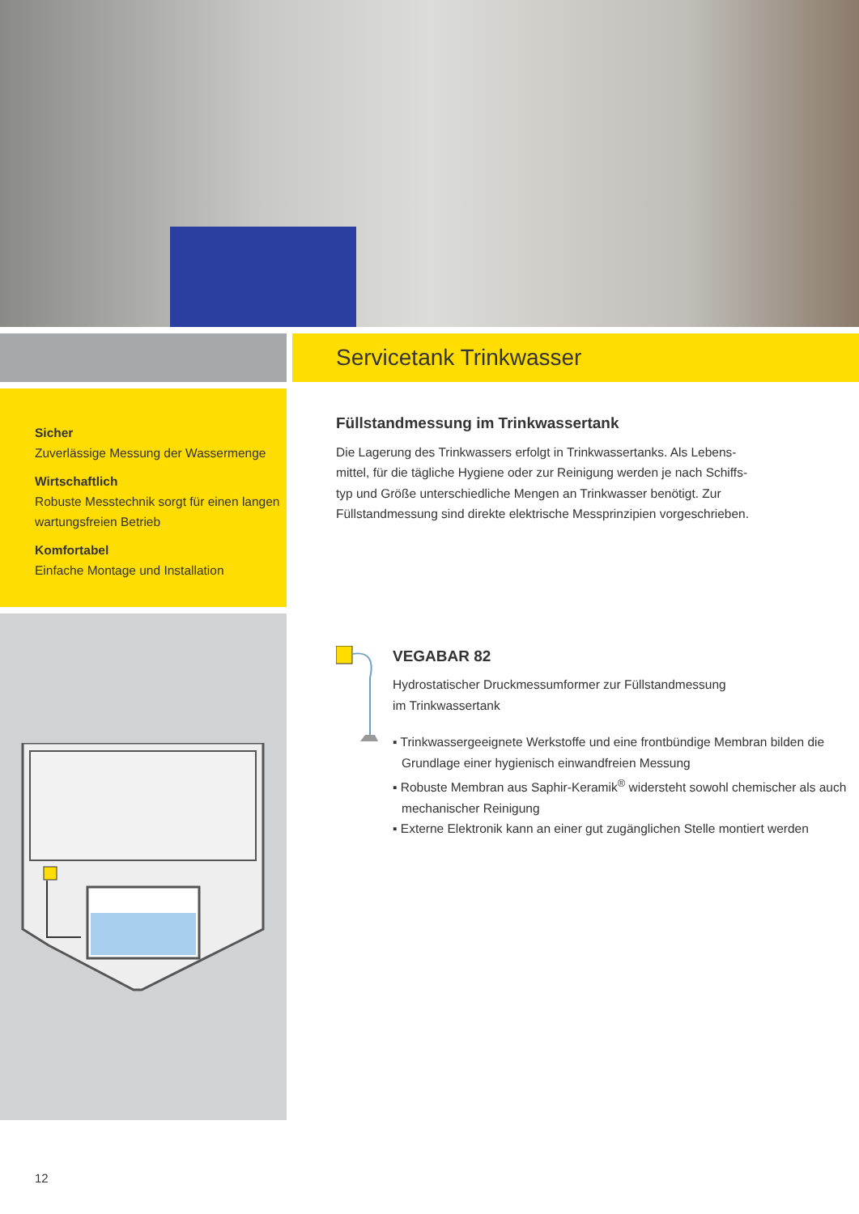Servicetank Trinkwasser
Sicher
Zuverlässige Messung der Wassermenge
Wirtschaftlich
Robuste Messtechnik sorgt für einen langen wartungsfreien Betrieb
Komfortabel
Einfache Montage und Installation
Füllstandmessung im Trinkwassertank
Die Lagerung des Trinkwassers erfolgt in Trinkwassertanks. Als Lebens-
mittel, für die tägliche Hygiene oder zur Reinigung werden je nach Schiffs-
typ und Größe unterschiedliche Mengen an Trinkwasser benötigt. Zur
Füllstandmessung sind direkte elektrische Messprinzipien vorgeschrieben.
VEGABAR 82
Hydrostatischer Druckmessumformer zur Füllstandmessung
im Trinkwassertank
▪ Trinkwassergeeignete Werkstoffe und eine frontbündige Membran bilden die Grundlage einer hygienisch einwandfreien Messung
▪ Robuste Membran aus Saphir-Keramik<sup>®</sup> widersteht sowohl chemischer als auch mechanischer Reinigung
▪ Externe Elektronik kann an einer gut zugänglichen Stelle montiert werden
12